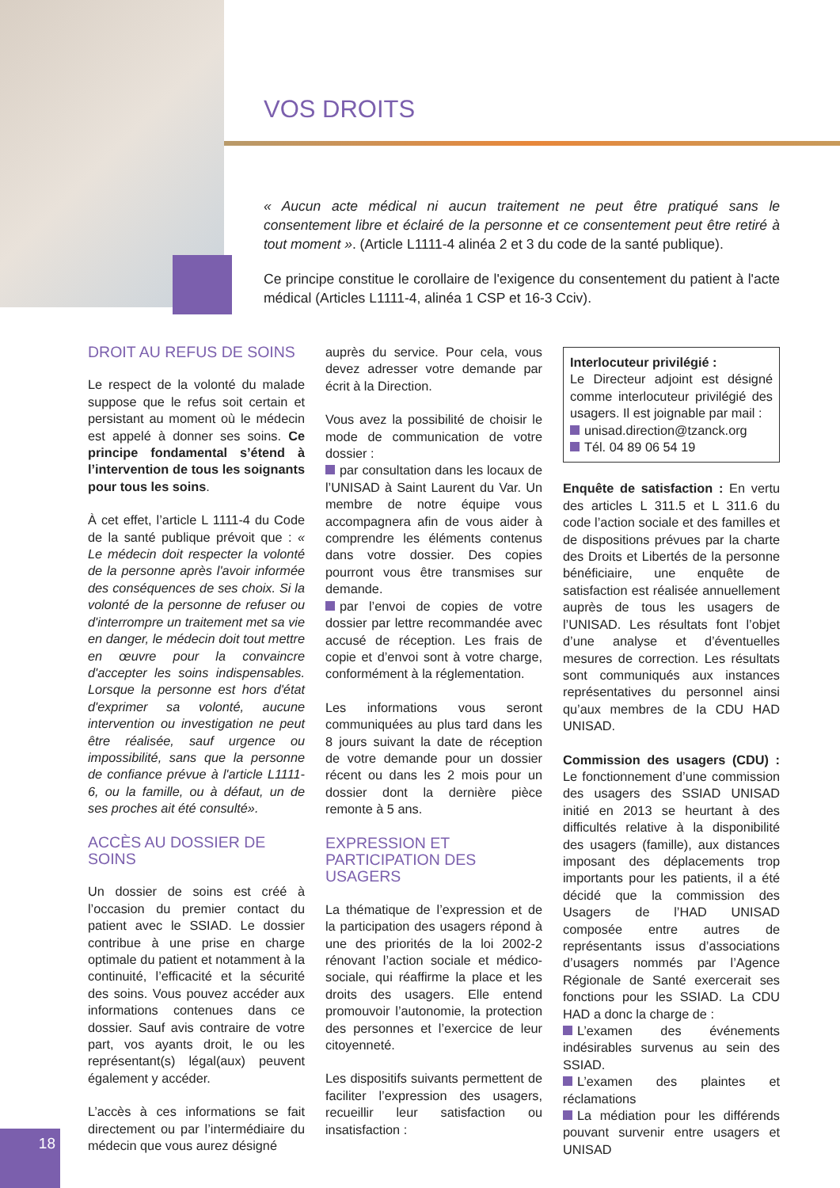VOS DROITS
« Aucun acte médical ni aucun traitement ne peut être pratiqué sans le consentement libre et éclairé de la personne et ce consentement peut être retiré à tout moment ». (Article L1111-4 alinéa 2 et 3 du code de la santé publique).
Ce principe constitue le corollaire de l'exigence du consentement du patient à l'acte médical (Articles L1111-4, alinéa 1 CSP et 16-3 Cciv).
DROIT AU REFUS DE SOINS
Le respect de la volonté du malade suppose que le refus soit certain et persistant au moment où le médecin est appelé à donner ses soins. Ce principe fondamental s’étend à l’intervention de tous les soignants pour tous les soins.
À cet effet, l’article L 1111-4 du Code de la santé publique prévoit que : « Le médecin doit respecter la volonté de la personne après l'avoir informée des conséquences de ses choix. Si la volonté de la personne de refuser ou d'interrompre un traitement met sa vie en danger, le médecin doit tout mettre en œuvre pour la convaincre d'accepter les soins indispensables. Lorsque la personne est hors d'état d'exprimer sa volonté, aucune intervention ou investigation ne peut être réalisée, sauf urgence ou impossibilité, sans que la personne de confiance prévue à l'article L1111-6, ou la famille, ou à défaut, un de ses proches ait été consulté».
ACCÈS AU DOSSIER DE SOINS
Un dossier de soins est créé à l’occasion du premier contact du patient avec le SSIAD. Le dossier contribue à une prise en charge optimale du patient et notamment à la continuité, l’efficacité et la sécurité des soins. Vous pouvez accéder aux informations contenues dans ce dossier. Sauf avis contraire de votre part, vos ayants droit, le ou les représentant(s) légal(aux) peuvent également y accéder.
L’accès à ces informations se fait directement ou par l’intermédiaire du médecin que vous aurez désigné
auprès du service. Pour cela, vous devez adresser votre demande par écrit à la Direction.
Vous avez la possibilité de choisir le mode de communication de votre dossier :
par consultation dans les locaux de l’UNISAD à Saint Laurent du Var. Un membre de notre équipe vous accompagnera afin de vous aider à comprendre les éléments contenus dans votre dossier. Des copies pourront vous être transmises sur demande.
par l’envoi de copies de votre dossier par lettre recommandée avec accusé de réception. Les frais de copie et d’envoi sont à votre charge, conformément à la réglementation.
Les informations vous seront communiquées au plus tard dans les 8 jours suivant la date de réception de votre demande pour un dossier récent ou dans les 2 mois pour un dossier dont la dernière pièce remonte à 5 ans.
EXPRESSION ET
PARTICIPATION DES USAGERS
La thématique de l’expression et de la participation des usagers répond à une des priorités de la loi 2002-2 rénovant l’action sociale et médico-sociale, qui réaffirme la place et les droits des usagers. Elle entend promouvoir l’autonomie, la protection des personnes et l’exercice de leur citoyenneté.
Les dispositifs suivants permettent de faciliter l’expression des usagers, recueillir leur satisfaction ou insatisfaction :
Interlocuteur privilégié :
Le Directeur adjoint est désigné comme interlocuteur privilégié des usagers. Il est joignable par mail :
unisad.direction@tzanck.org
Tél. 04 89 06 54 19
Enquête de satisfaction : En vertu des articles L 311.5 et L 311.6 du code l’action sociale et des familles et de dispositions prévues par la charte des Droits et Libertés de la personne bénéficiaire, une enquête de satisfaction est réalisée annuellement auprès de tous les usagers de l’UNISAD. Les résultats font l’objet d’une analyse et d’éventuelles mesures de correction. Les résultats sont communiqués aux instances représentatives du personnel ainsi qu’aux membres de la CDU HAD UNISAD.
Commission des usagers (CDU) : Le fonctionnement d’une commission des usagers des SSIAD UNISAD initié en 2013 se heurtant à des difficultés relative à la disponibilité des usagers (famille), aux distances imposant des déplacements trop importants pour les patients, il a été décidé que la commission des Usagers de l’HAD UNISAD composée entre autres de représentants issus d’associations d’usagers nommés par l’Agence Régionale de Santé exercerait ses fonctions pour les SSIAD. La CDU HAD a donc la charge de :
L’examen des événements indésirables survenus au sein des SSIAD.
L’examen des plaintes et réclamations
La médiation pour les différends pouvant survenir entre usagers et UNISAD
18